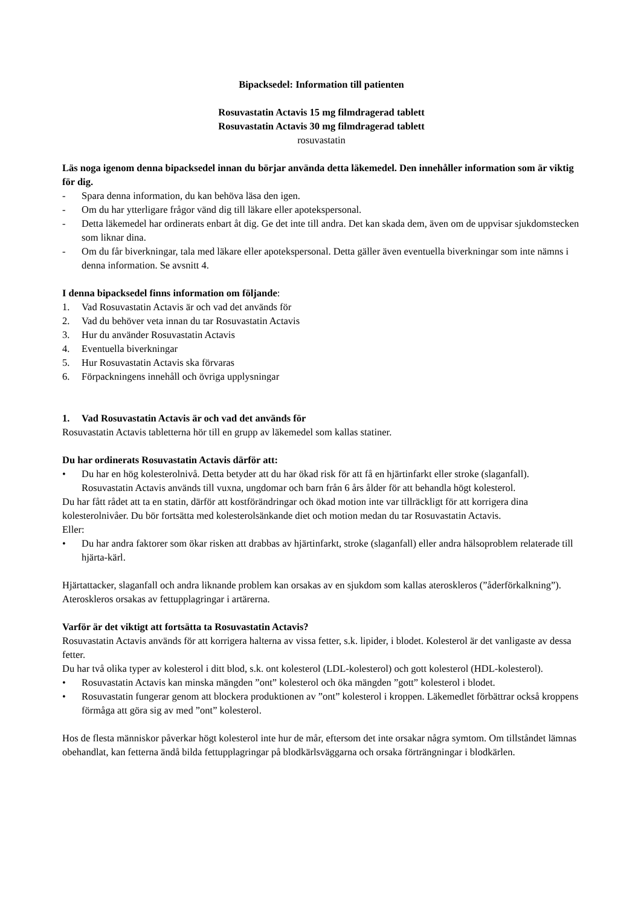Bipacksedel: Information till patienten
Rosuvastatin Actavis 15 mg filmdragerad tablett
Rosuvastatin Actavis 30 mg filmdragerad tablett
rosuvastatin
Läs noga igenom denna bipacksedel innan du börjar använda detta läkemedel. Den innehåller information som är viktig för dig.
- Spara denna information, du kan behöva läsa den igen.
- Om du har ytterligare frågor vänd dig till läkare eller apotekspersonal.
- Detta läkemedel har ordinerats enbart åt dig. Ge det inte till andra. Det kan skada dem, även om de uppvisar sjukdomstecken som liknar dina.
- Om du får biverkningar, tala med läkare eller apotekspersonal. Detta gäller även eventuella biverkningar som inte nämns i denna information. Se avsnitt 4.
I denna bipacksedel finns information om följande:
1. Vad Rosuvastatin Actavis är och vad det används för
2. Vad du behöver veta innan du tar Rosuvastatin Actavis
3. Hur du använder Rosuvastatin Actavis
4. Eventuella biverkningar
5. Hur Rosuvastatin Actavis ska förvaras
6. Förpackningens innehåll och övriga upplysningar
1. Vad Rosuvastatin Actavis är och vad det används för
Rosuvastatin Actavis tabletterna hör till en grupp av läkemedel som kallas statiner.
Du har ordinerats Rosuvastatin Actavis därför att:
• Du har en hög kolesterolnivå. Detta betyder att du har ökad risk för att få en hjärtinfarkt eller stroke (slaganfall). Rosuvastatin Actavis används till vuxna, ungdomar och barn från 6 års ålder för att behandla högt kolesterol.
Du har fått rådet att ta en statin, därför att kostförändringar och ökad motion inte var tillräckligt för att korrigera dina kolesterolnivåer. Du bör fortsätta med kolesterolsänkande diet och motion medan du tar Rosuvastatin Actavis.
Eller:
• Du har andra faktorer som ökar risken att drabbas av hjärtinfarkt, stroke (slaganfall) eller andra hälsoproblem relaterade till hjärta-kärl.
Hjärtattacker, slaganfall och andra liknande problem kan orsakas av en sjukdom som kallas ateroskleros (”åderförkalkning”). Ateroskleros orsakas av fettupplagringar i artärerna.
Varför är det viktigt att fortsätta ta Rosuvastatin Actavis?
Rosuvastatin Actavis används för att korrigera halterna av vissa fetter, s.k. lipider, i blodet. Kolesterol är det vanligaste av dessa fetter.
Du har två olika typer av kolesterol i ditt blod, s.k. ont kolesterol (LDL-kolesterol) och gott kolesterol (HDL-kolesterol).
• Rosuvastatin Actavis kan minska mängden ”ont” kolesterol och öka mängden ”gott” kolesterol i blodet.
• Rosuvastatin fungerar genom att blockera produktionen av ”ont” kolesterol i kroppen. Läkemedlet förbättrar också kroppens förmåga att göra sig av med ”ont” kolesterol.
Hos de flesta människor påverkar högt kolesterol inte hur de mår, eftersom det inte orsakar några symtom. Om tillståndet lämnas obehandlat, kan fetterna ändå bilda fettupplagringar på blodkärlsväggarna och orsaka förträngningar i blodkärlen.